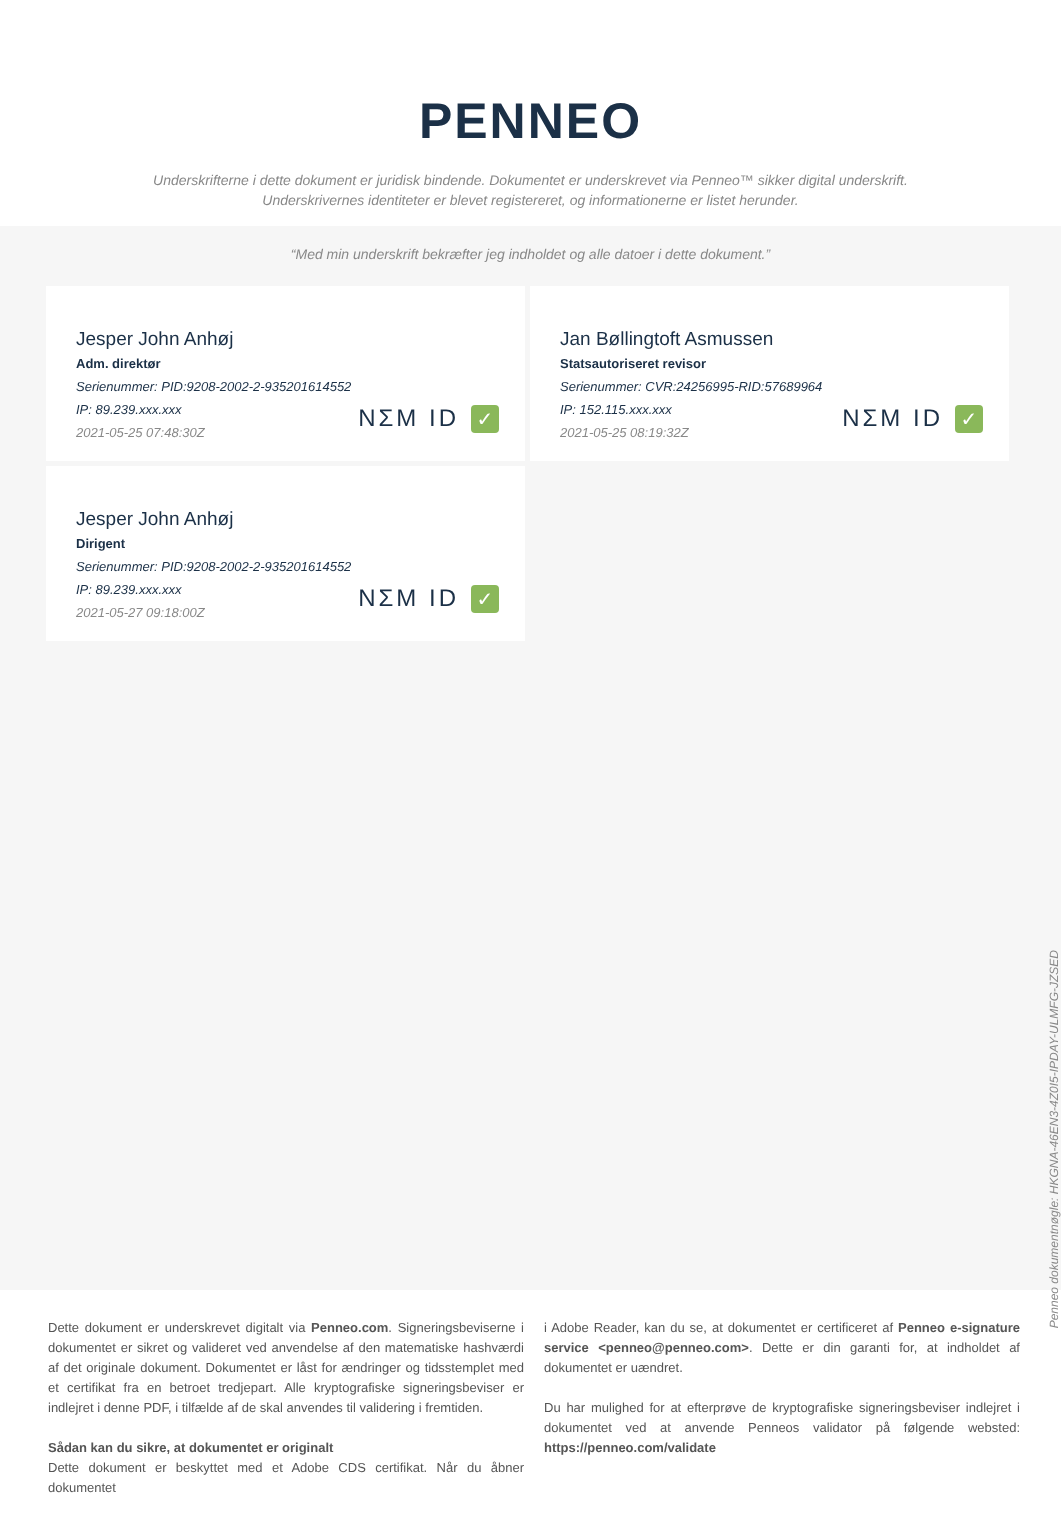PENNEO
Underskrifterne i dette dokument er juridisk bindende. Dokumentet er underskrevet via Penneo™ sikker digital underskrift.
Underskrivernes identiteter er blevet registereret, og informationerne er listet herunder.
“Med min underskrift bekræfter jeg indholdet og alle datoer i dette dokument.”
Jesper John Anhøj
Adm. direktør
Serienummer: PID:9208-2002-2-935201614552
IP: 89.239.xxx.xxx
2021-05-25 07:48:30Z
NΣM ID ✓
Jan Bøllingtoft Asmussen
Statsautoriseret revisor
Serienummer: CVR:24256995-RID:57689964
IP: 152.115.xxx.xxx
2021-05-25 08:19:32Z
NΣM ID ✓
Jesper John Anhøj
Dirigent
Serienummer: PID:9208-2002-2-935201614552
IP: 89.239.xxx.xxx
2021-05-27 09:18:00Z
NΣM ID ✓
Penneo dokumentnøgle: HKGNA-46EN3-4Z0I5-IPDAY-ULMFG-JZSED
Dette dokument er underskrevet digitalt via Penneo.com. Signeringsbeviserne i dokumentet er sikret og valideret ved anvendelse af den matematiske hashværdi af det originale dokument. Dokumentet er låst for ændringer og tidsstemplet med et certifikat fra en betroet tredjepart. Alle kryptografiske signeringsbeviser er indlejret i denne PDF, i tilfælde af de skal anvendes til validering i fremtiden.
Sådan kan du sikre, at dokumentet er originalt
Dette dokument er beskyttet med et Adobe CDS certifikat. Når du åbner dokumentet
i Adobe Reader, kan du se, at dokumentet er certificeret af Penneo e-signature service <penneo@penneo.com>. Dette er din garanti for, at indholdet af dokumentet er uændret.
Du har mulighed for at efterprøve de kryptografiske signeringsbeviser indlejret i dokumentet ved at anvende Penneos validator på følgende websted: https://penneo.com/validate